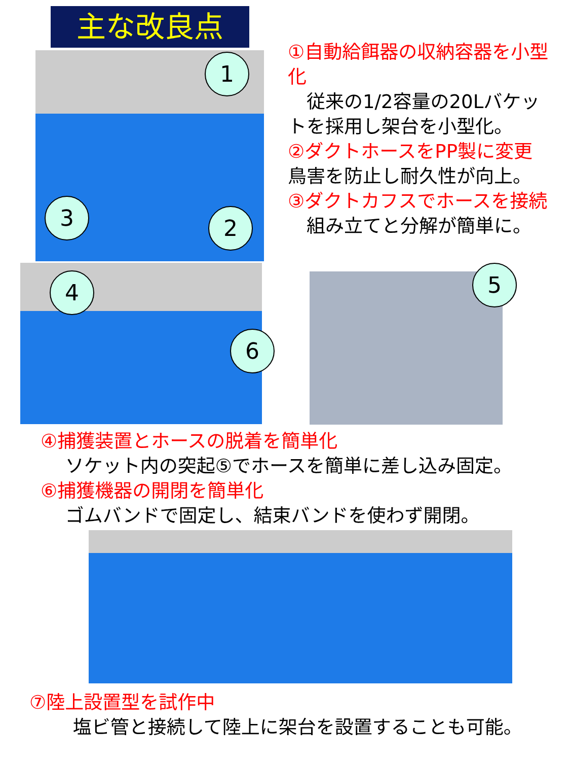主な改良点
1
2
3
①自動給餌器の収納容器を小型化
　従来の1/2容量の20Lバケットを採用し架台を小型化。
②ダクトホースをPP製に変更
鳥害を防止し耐久性が向上。
③ダクトカフスでホースを接続
　組み立てと分解が簡単に。
4
6
5
④捕獲装置とホースの脱着を簡単化
　 ソケット内の突起⑤でホースを簡単に差し込み固定。
⑥捕獲機器の開閉を簡単化
　 ゴムバンドで固定し、結束バンドを使わず開閉。
⑦陸上設置型を試作中
　　 塩ビ管と接続して陸上に架台を設置することも可能。